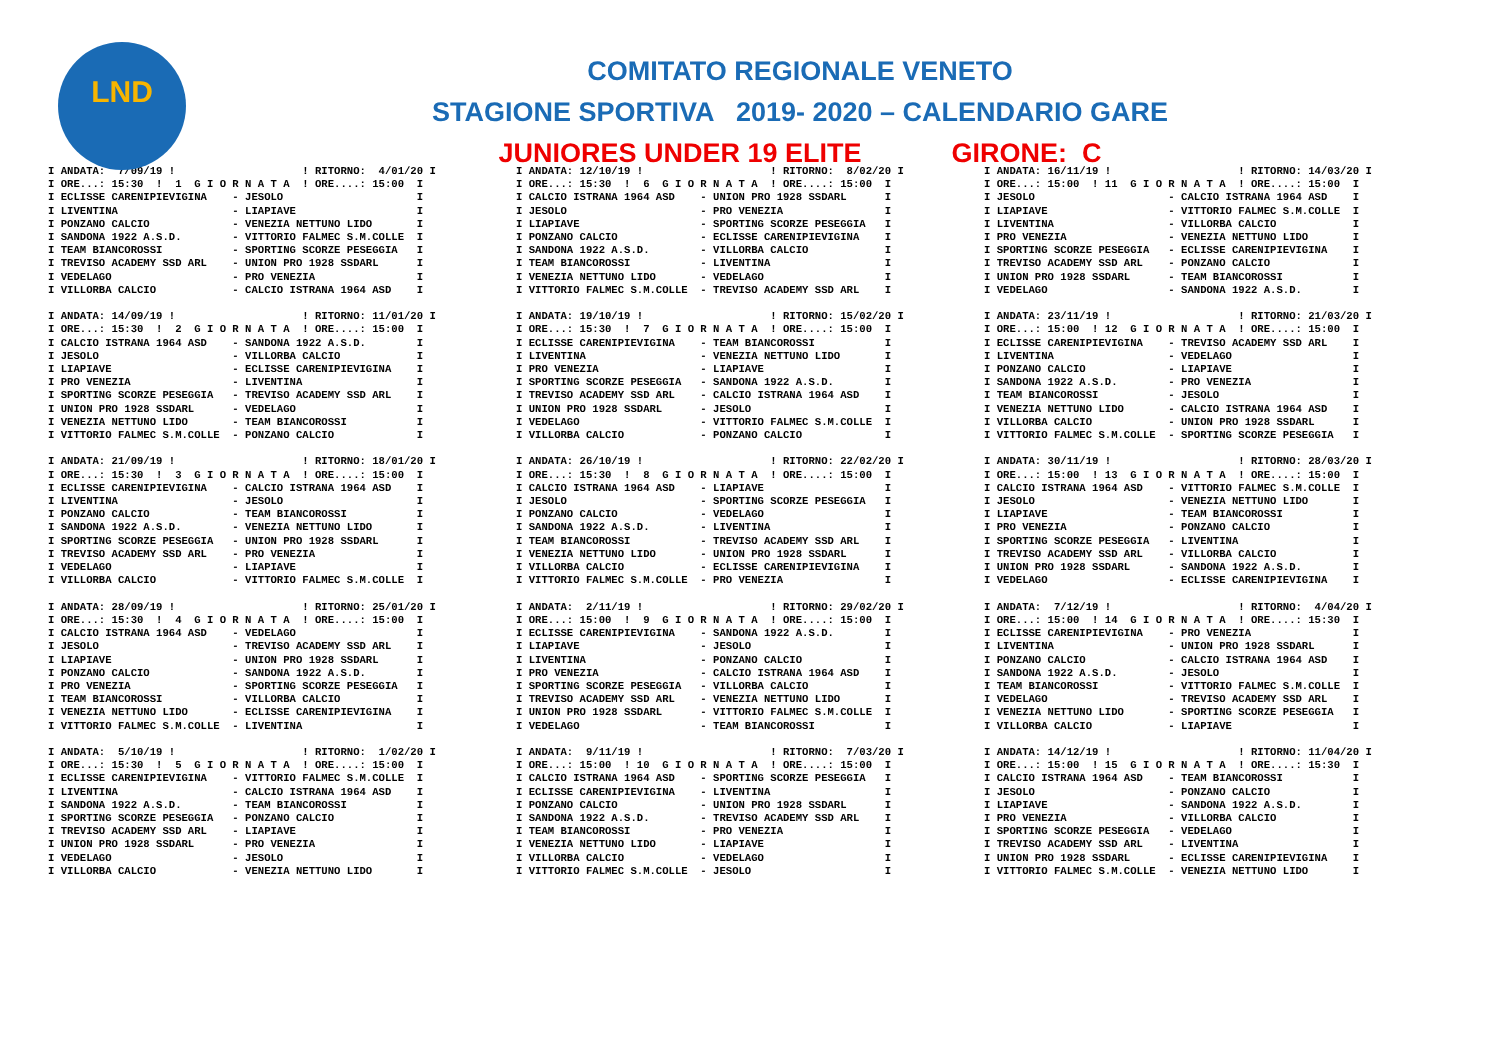LND
COMITATO REGIONALE VENETO
STAGIONE SPORTIVA 2019- 2020 – CALENDARIO GARE
JUNIORES UNDER 19 ELITE GIRONE: C
I ANDATA:  7/09/19 !                    ! RITORNO:  4/01/20 I
I ORE...: 15:30  !  1  G I O R N A T A  ! ORE....: 15:00  I
I ECLISSE CARENIPIEVIGINA    - JESOLO                     I
I LIVENTINA                  - LIAPIAVE                   I
I PONZANO CALCIO             - VENEZIA NETTUNO LIDO       I
I SANDONA 1922 A.S.D.        - VITTORIO FALMEC S.M.COLLE  I
I TEAM BIANCOROSSI           - SPORTING SCORZE PESEGGIA   I
I TREVISO ACADEMY SSD ARL    - UNION PRO 1928 SSDARL      I
I VEDELAGO                   - PRO VENEZIA                I
I VILLORBA CALCIO            - CALCIO ISTRANA 1964 ASD    I

I ANDATA: 14/09/19 !                    ! RITORNO: 11/01/20 I
I ORE...: 15:30  !  2  G I O R N A T A  ! ORE....: 15:00  I
I CALCIO ISTRANA 1964 ASD    - SANDONA 1922 A.S.D.        I
I JESOLO                     - VILLORBA CALCIO            I
I LIAPIAVE                   - ECLISSE CARENIPIEVIGINA    I
I PRO VENEZIA                - LIVENTINA                  I
I SPORTING SCORZE PESEGGIA   - TREVISO ACADEMY SSD ARL    I
I UNION PRO 1928 SSDARL      - VEDELAGO                   I
I VENEZIA NETTUNO LIDO       - TEAM BIANCOROSSI           I
I VITTORIO FALMEC S.M.COLLE  - PONZANO CALCIO             I

I ANDATA: 21/09/19 !                    ! RITORNO: 18/01/20 I
I ORE...: 15:30  !  3  G I O R N A T A  ! ORE....: 15:00  I
I ECLISSE CARENIPIEVIGINA    - CALCIO ISTRANA 1964 ASD    I
I LIVENTINA                  - JESOLO                     I
I PONZANO CALCIO             - TEAM BIANCOROSSI           I
I SANDONA 1922 A.S.D.        - VENEZIA NETTUNO LIDO       I
I SPORTING SCORZE PESEGGIA   - UNION PRO 1928 SSDARL      I
I TREVISO ACADEMY SSD ARL    - PRO VENEZIA                I
I VEDELAGO                   - LIAPIAVE                   I
I VILLORBA CALCIO            - VITTORIO FALMEC S.M.COLLE  I

I ANDATA: 28/09/19 !                    ! RITORNO: 25/01/20 I
I ORE...: 15:30  !  4  G I O R N A T A  ! ORE....: 15:00  I
I CALCIO ISTRANA 1964 ASD    - VEDELAGO                   I
I JESOLO                     - TREVISO ACADEMY SSD ARL    I
I LIAPIAVE                   - UNION PRO 1928 SSDARL      I
I PONZANO CALCIO             - SANDONA 1922 A.S.D.        I
I PRO VENEZIA                - SPORTING SCORZE PESEGGIA   I
I TEAM BIANCOROSSI           - VILLORBA CALCIO            I
I VENEZIA NETTUNO LIDO       - ECLISSE CARENIPIEVIGINA    I
I VITTORIO FALMEC S.M.COLLE  - LIVENTINA                  I

I ANDATA:  5/10/19 !                    ! RITORNO:  1/02/20 I
I ORE...: 15:30  !  5  G I O R N A T A  ! ORE....: 15:00  I
I ECLISSE CARENIPIEVIGINA    - VITTORIO FALMEC S.M.COLLE  I
I LIVENTINA                  - CALCIO ISTRANA 1964 ASD    I
I SANDONA 1922 A.S.D.        - TEAM BIANCOROSSI           I
I SPORTING SCORZE PESEGGIA   - PONZANO CALCIO             I
I TREVISO ACADEMY SSD ARL    - LIAPIAVE                   I
I UNION PRO 1928 SSDARL      - PRO VENEZIA                I
I VEDELAGO                   - JESOLO                     I
I VILLORBA CALCIO            - VENEZIA NETTUNO LIDO       I
I ANDATA: 12/10/19 !                    ! RITORNO:  8/02/20 I
I ORE...: 15:30  !  6  G I O R N A T A  ! ORE....: 15:00  I
I CALCIO ISTRANA 1964 ASD    - UNION PRO 1928 SSDARL      I
I JESOLO                     - PRO VENEZIA                I
I LIAPIAVE                   - SPORTING SCORZE PESEGGIA   I
I PONZANO CALCIO             - ECLISSE CARENIPIEVIGINA    I
I SANDONA 1922 A.S.D.        - VILLORBA CALCIO            I
I TEAM BIANCOROSSI           - LIVENTINA                  I
I VENEZIA NETTUNO LIDO       - VEDELAGO                   I
I VITTORIO FALMEC S.M.COLLE  - TREVISO ACADEMY SSD ARL    I

I ANDATA: 19/10/19 !                    ! RITORNO: 15/02/20 I
I ORE...: 15:30  !  7  G I O R N A T A  ! ORE....: 15:00  I
I ECLISSE CARENIPIEVIGINA    - TEAM BIANCOROSSI           I
I LIVENTINA                  - VENEZIA NETTUNO LIDO       I
I PRO VENEZIA                - LIAPIAVE                   I
I SPORTING SCORZE PESEGGIA   - SANDONA 1922 A.S.D.        I
I TREVISO ACADEMY SSD ARL    - CALCIO ISTRANA 1964 ASD    I
I UNION PRO 1928 SSDARL      - JESOLO                     I
I VEDELAGO                   - VITTORIO FALMEC S.M.COLLE  I
I VILLORBA CALCIO            - PONZANO CALCIO             I

I ANDATA: 26/10/19 !                    ! RITORNO: 22/02/20 I
I ORE...: 15:30  !  8  G I O R N A T A  ! ORE....: 15:00  I
I CALCIO ISTRANA 1964 ASD    - LIAPIAVE                   I
I JESOLO                     - SPORTING SCORZE PESEGGIA   I
I PONZANO CALCIO             - VEDELAGO                   I
I SANDONA 1922 A.S.D.        - LIVENTINA                  I
I TEAM BIANCOROSSI           - TREVISO ACADEMY SSD ARL    I
I VENEZIA NETTUNO LIDO       - UNION PRO 1928 SSDARL      I
I VILLORBA CALCIO            - ECLISSE CARENIPIEVIGINA    I
I VITTORIO FALMEC S.M.COLLE  - PRO VENEZIA                I

I ANDATA:  2/11/19 !                    ! RITORNO: 29/02/20 I
I ORE...: 15:00  !  9  G I O R N A T A  ! ORE....: 15:00  I
I ECLISSE CARENIPIEVIGINA    - SANDONA 1922 A.S.D.        I
I LIAPIAVE                   - JESOLO                     I
I LIVENTINA                  - PONZANO CALCIO             I
I PRO VENEZIA                - CALCIO ISTRANA 1964 ASD    I
I SPORTING SCORZE PESEGGIA   - VILLORBA CALCIO            I
I TREVISO ACADEMY SSD ARL    - VENEZIA NETTUNO LIDO       I
I UNION PRO 1928 SSDARL      - VITTORIO FALMEC S.M.COLLE  I
I VEDELAGO                   - TEAM BIANCOROSSI           I

I ANDATA:  9/11/19 !                    ! RITORNO:  7/03/20 I
I ORE...: 15:00  ! 10  G I O R N A T A  ! ORE....: 15:00  I
I CALCIO ISTRANA 1964 ASD    - SPORTING SCORZE PESEGGIA   I
I ECLISSE CARENIPIEVIGINA    - LIVENTINA                  I
I PONZANO CALCIO             - UNION PRO 1928 SSDARL      I
I SANDONA 1922 A.S.D.        - TREVISO ACADEMY SSD ARL    I
I TEAM BIANCOROSSI           - PRO VENEZIA                I
I VENEZIA NETTUNO LIDO       - LIAPIAVE                   I
I VILLORBA CALCIO            - VEDELAGO                   I
I VITTORIO FALMEC S.M.COLLE  - JESOLO                     I
I ANDATA: 16/11/19 !                    ! RITORNO: 14/03/20 I
I ORE...: 15:00  ! 11  G I O R N A T A  ! ORE....: 15:00  I
I JESOLO                     - CALCIO ISTRANA 1964 ASD    I
I LIAPIAVE                   - VITTORIO FALMEC S.M.COLLE  I
I LIVENTINA                  - VILLORBA CALCIO            I
I PRO VENEZIA                - VENEZIA NETTUNO LIDO       I
I SPORTING SCORZE PESEGGIA   - ECLISSE CARENIPIEVIGINA    I
I TREVISO ACADEMY SSD ARL    - PONZANO CALCIO             I
I UNION PRO 1928 SSDARL      - TEAM BIANCOROSSI           I
I VEDELAGO                   - SANDONA 1922 A.S.D.        I

I ANDATA: 23/11/19 !                    ! RITORNO: 21/03/20 I
I ORE...: 15:00  ! 12  G I O R N A T A  ! ORE....: 15:00  I
I ECLISSE CARENIPIEVIGINA    - TREVISO ACADEMY SSD ARL    I
I LIVENTINA                  - VEDELAGO                   I
I PONZANO CALCIO             - LIAPIAVE                   I
I SANDONA 1922 A.S.D.        - PRO VENEZIA                I
I TEAM BIANCOROSSI           - JESOLO                     I
I VENEZIA NETTUNO LIDO       - CALCIO ISTRANA 1964 ASD    I
I VILLORBA CALCIO            - UNION PRO 1928 SSDARL      I
I VITTORIO FALMEC S.M.COLLE  - SPORTING SCORZE PESEGGIA   I

I ANDATA: 30/11/19 !                    ! RITORNO: 28/03/20 I
I ORE...: 15:00  ! 13  G I O R N A T A  ! ORE....: 15:00  I
I CALCIO ISTRANA 1964 ASD    - VITTORIO FALMEC S.M.COLLE  I
I JESOLO                     - VENEZIA NETTUNO LIDO       I
I LIAPIAVE                   - TEAM BIANCOROSSI           I
I PRO VENEZIA                - PONZANO CALCIO             I
I SPORTING SCORZE PESEGGIA   - LIVENTINA                  I
I TREVISO ACADEMY SSD ARL    - VILLORBA CALCIO            I
I UNION PRO 1928 SSDARL      - SANDONA 1922 A.S.D.        I
I VEDELAGO                   - ECLISSE CARENIPIEVIGINA    I

I ANDATA:  7/12/19 !                    ! RITORNO:  4/04/20 I
I ORE...: 15:00  ! 14  G I O R N A T A  ! ORE....: 15:30  I
I ECLISSE CARENIPIEVIGINA    - PRO VENEZIA                I
I LIVENTINA                  - UNION PRO 1928 SSDARL      I
I PONZANO CALCIO             - CALCIO ISTRANA 1964 ASD    I
I SANDONA 1922 A.S.D.        - JESOLO                     I
I TEAM BIANCOROSSI           - VITTORIO FALMEC S.M.COLLE  I
I VEDELAGO                   - TREVISO ACADEMY SSD ARL    I
I VENEZIA NETTUNO LIDO       - SPORTING SCORZE PESEGGIA   I
I VILLORBA CALCIO            - LIAPIAVE                   I

I ANDATA: 14/12/19 !                    ! RITORNO: 11/04/20 I
I ORE...: 15:00  ! 15  G I O R N A T A  ! ORE....: 15:30  I
I CALCIO ISTRANA 1964 ASD    - TEAM BIANCOROSSI           I
I JESOLO                     - PONZANO CALCIO             I
I LIAPIAVE                   - SANDONA 1922 A.S.D.        I
I PRO VENEZIA                - VILLORBA CALCIO            I
I SPORTING SCORZE PESEGGIA   - VEDELAGO                   I
I TREVISO ACADEMY SSD ARL    - LIVENTINA                  I
I UNION PRO 1928 SSDARL      - ECLISSE CARENIPIEVIGINA    I
I VITTORIO FALMEC S.M.COLLE  - VENEZIA NETTUNO LIDO       I